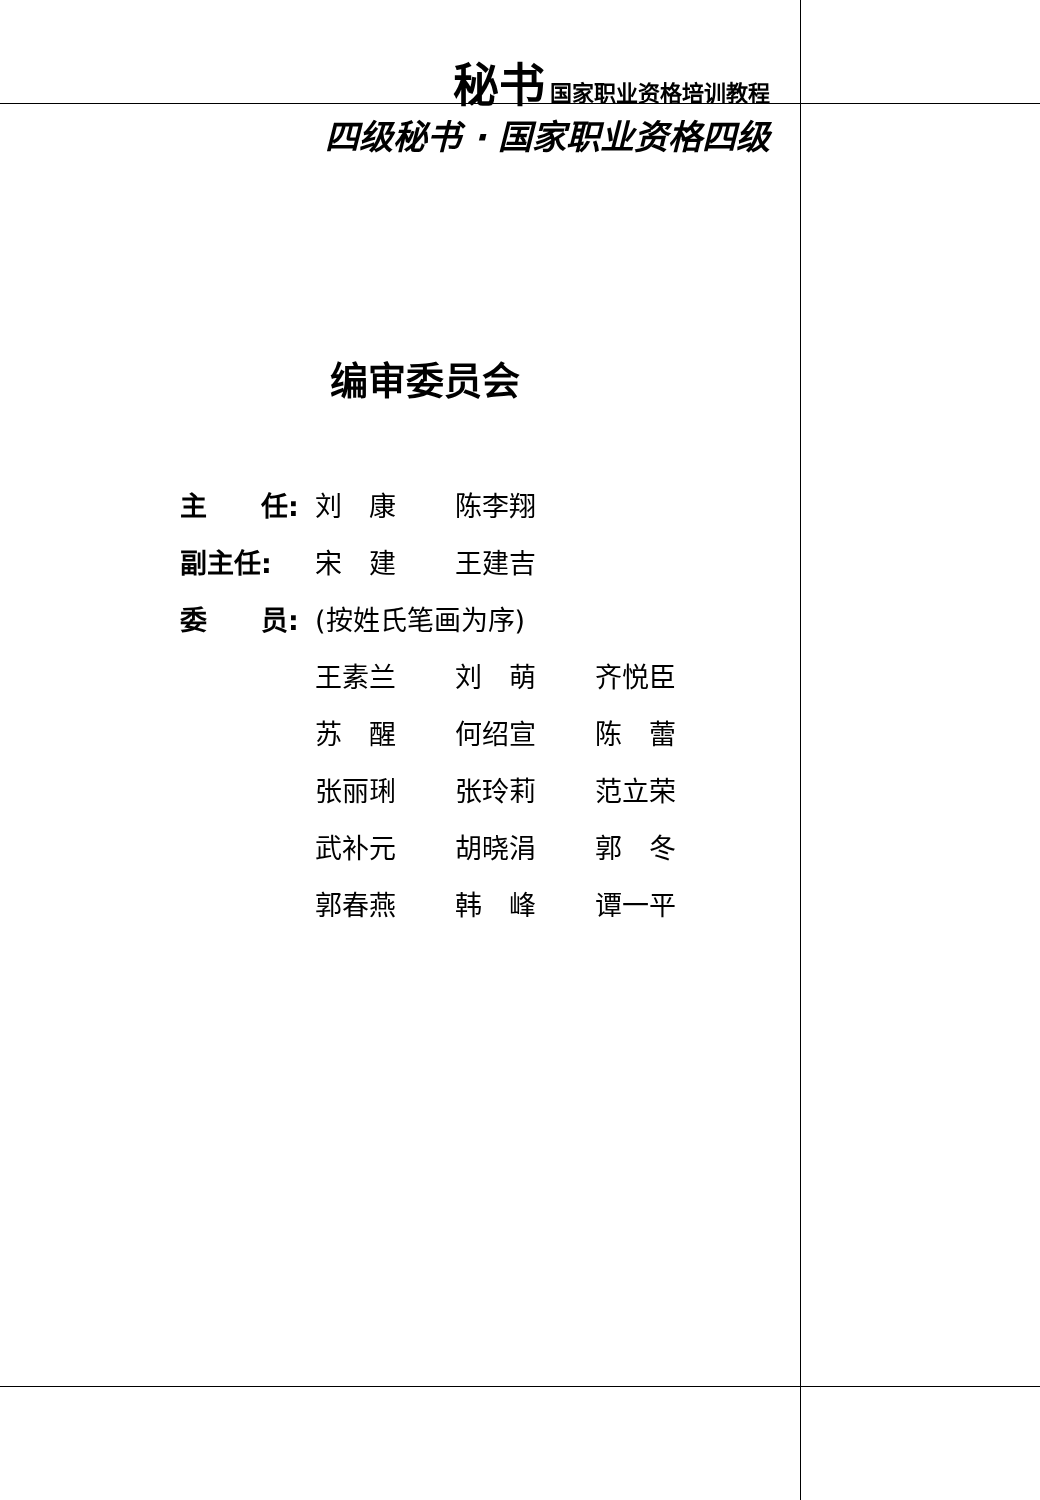秘书 国家职业资格培训教程
四级秘书 · 国家职业资格四级
编审委员会
主　　任: 刘　康 陈李翔
副主任: 宋　建 王建吉
委　　员: (按姓氏笔画为序)
王素兰 刘　萌 齐悦臣
苏　醒 何绍宣 陈　蕾
张丽琍 张玲莉 范立荣
武补元 胡晓涓 郭　冬
郭春燕 韩　峰 谭一平